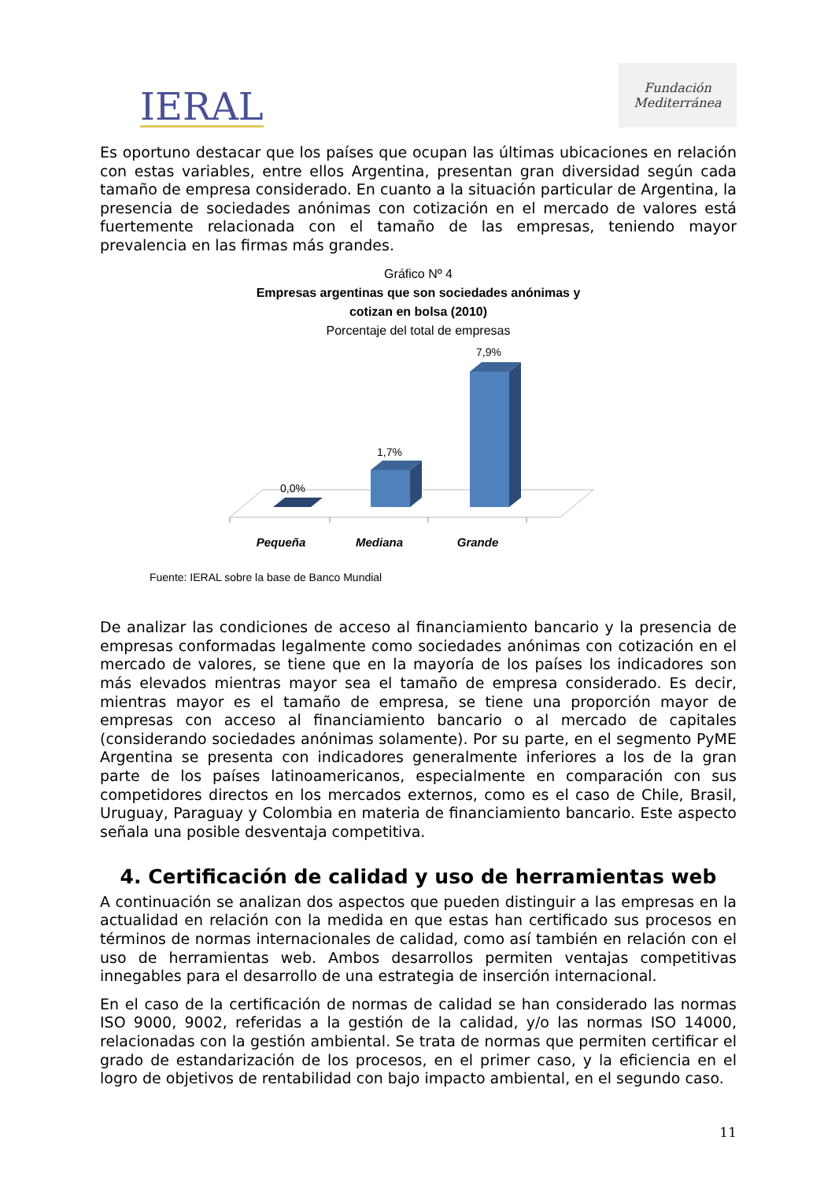IERAL
Fundación
Mediterránea
Es oportuno destacar que los países que ocupan las últimas ubicaciones en relación con estas variables, entre ellos Argentina, presentan gran diversidad según cada tamaño de empresa considerado. En cuanto a la situación particular de Argentina, la presencia de sociedades anónimas con cotización en el mercado de valores está fuertemente relacionada con el tamaño de las empresas, teniendo mayor prevalencia en las firmas más grandes.
Gráfico Nº 4
Empresas argentinas que son sociedades anónimas y
cotizan en bolsa (2010)
Porcentaje del total de empresas
0,0%
1,7%
7,9%
Pequeña
Mediana
Grande
Fuente: IERAL sobre la base de Banco Mundial
De analizar las condiciones de acceso al financiamiento bancario y la presencia de empresas conformadas legalmente como sociedades anónimas con cotización en el mercado de valores, se tiene que en la mayoría de los países los indicadores son más elevados mientras mayor sea el tamaño de empresa considerado. Es decir, mientras mayor es el tamaño de empresa, se tiene una proporción mayor de empresas con acceso al financiamiento bancario o al mercado de capitales (considerando sociedades anónimas solamente). Por su parte, en el segmento PyME Argentina se presenta con indicadores generalmente inferiores a los de la gran parte de los países latinoamericanos, especialmente en comparación con sus competidores directos en los mercados externos, como es el caso de Chile, Brasil, Uruguay, Paraguay y Colombia en materia de financiamiento bancario. Este aspecto señala una posible desventaja competitiva.
4. Certificación de calidad y uso de herramientas web
A continuación se analizan dos aspectos que pueden distinguir a las empresas en la actualidad en relación con la medida en que estas han certificado sus procesos en términos de normas internacionales de calidad, como así también en relación con el uso de herramientas web. Ambos desarrollos permiten ventajas competitivas innegables para el desarrollo de una estrategia de inserción internacional.
En el caso de la certificación de normas de calidad se han considerado las normas ISO 9000, 9002, referidas a la gestión de la calidad, y/o las normas ISO 14000, relacionadas con la gestión ambiental. Se trata de normas que permiten certificar el grado de estandarización de los procesos, en el primer caso, y la eficiencia en el logro de objetivos de rentabilidad con bajo impacto ambiental, en el segundo caso.
11